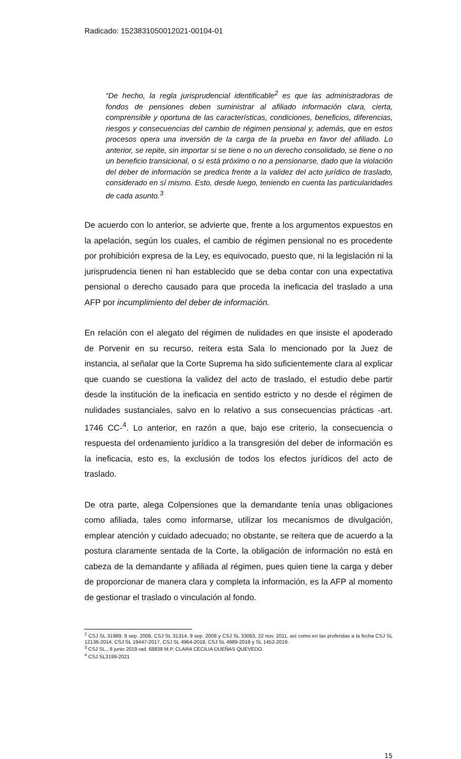Radicado: 1523831050012021-00104-01
“De hecho, la regla jurisprudencial identificable<sup>2</sup> es que las administradoras de fondos de pensiones deben suministrar al afiliado información clara, cierta, comprensible y oportuna de las características, condiciones, beneficios, diferencias, riesgos y consecuencias del cambio de régimen pensional y, además, que en estos procesos opera una inversión de la carga de la prueba en favor del afiliado. Lo anterior, se repite, sin importar si se tiene o no un derecho consolidado, se tiene o no un beneficio transicional, o si está próximo o no a pensionarse, dado que la violación del deber de información se predica frente a la validez del acto jurídico de traslado, considerado en sí mismo. Esto, desde luego, teniendo en cuenta las particularidades de cada asunto.<sup>3</sup>
De acuerdo con lo anterior, se advierte que, frente a los argumentos expuestos en la apelación, según los cuales, el cambio de régimen pensional no es procedente por prohibición expresa de la Ley, es equivocado, puesto que, ni la legislación ni la jurisprudencia tienen ni han establecido que se deba contar con una expectativa pensional o derecho causado para que proceda la ineficacia del traslado a una AFP por incumplimiento del deber de información.
En relación con el alegato del régimen de nulidades en que insiste el apoderado de Porvenir en su recurso, reitera esta Sala lo mencionado por la Juez de instancia, al señalar que la Corte Suprema ha sido suficientemente clara al explicar que cuando se cuestiona la validez del acto de traslado, el estudio debe partir desde la institución de la ineficacia en sentido estricto y no desde el régimen de nulidades sustanciales, salvo en lo relativo a sus consecuencias prácticas -art. 1746 CC-<sup>4</sup>. Lo anterior, en razón a que, bajo ese criterio, la consecuencia o respuesta del ordenamiento jurídico a la transgresión del deber de información es la ineficacia, esto es, la exclusión de todos los efectos jurídicos del acto de traslado.
De otra parte, alega Colpensiones que la demandante tenía unas obligaciones como afiliada, tales como informarse, utilizar los mecanismos de divulgación, emplear atención y cuidado adecuado; no obstante, se reitera que de acuerdo a la postura claramente sentada de la Corte, la obligación de información no está en cabeza de la demandante y afiliada al régimen, pues quien tiene la carga y deber de proporcionar de manera clara y completa la información, es la AFP al momento de gestionar el traslado o vinculación al fondo.
<sup>2</sup> CSJ SL 31989, 9 sep. 2008, CSJ SL 31314, 9 sep. 2008 y CSJ SL 33083, 22 nov. 2011, así como en las proferidas a la fecha CSJ SL 12136-2014, CSJ SL 19447-2017, CSJ SL 4964-2018, CSJ SL 4989-2018 y SL 1452-2019.
<sup>3</sup> CSJ SL., 8 junio 2019 rad. 68838 M.P. CLARA CECILIA DUEÑAS QUEVEDO.
<sup>4</sup> CSJ SL3199-2021
15